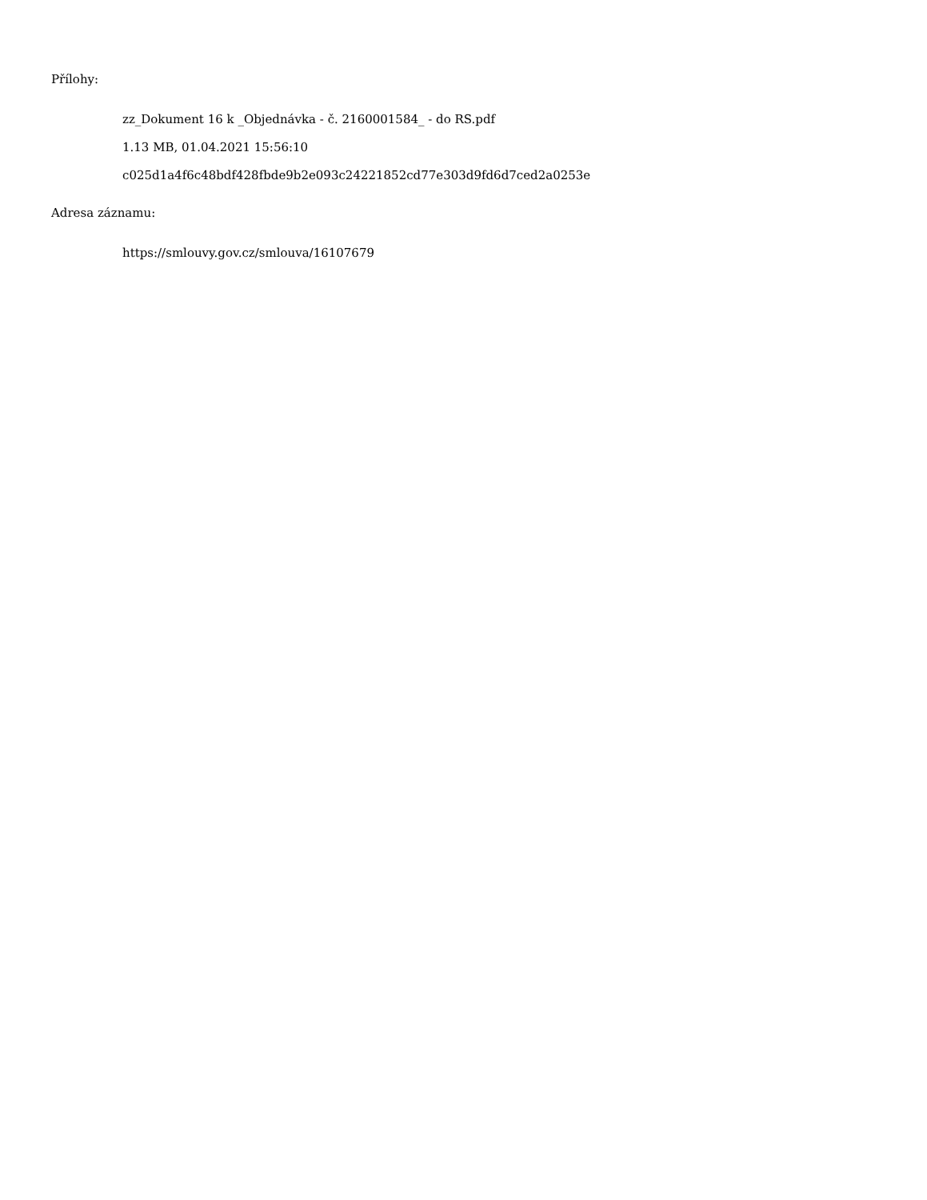Přílohy:
zz_Dokument 16 k _Objednávka - č. 2160001584_ - do RS.pdf
1.13 MB, 01.04.2021 15:56:10
c025d1a4f6c48bdf428fbde9b2e093c24221852cd77e303d9fd6d7ced2a0253e
Adresa záznamu:
https://smlouvy.gov.cz/smlouva/16107679